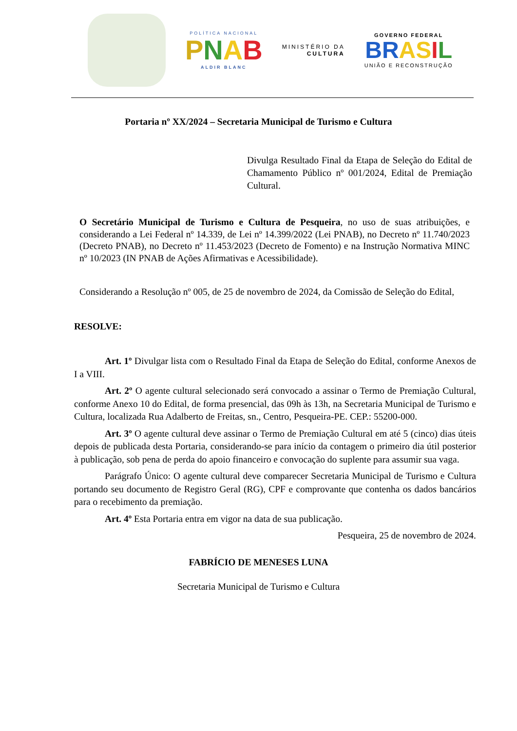POLÍTICA NACIONAL
PNAB
ALDIR BLANC
MINISTÉRIO DA
CULTURA
GOVERNO FEDERAL
BR AS IL
UNIÃO E RECONSTRUÇÃO
Portaria nº XX/2024 – Secretaria Municipal de Turismo e Cultura
Divulga Resultado Final da Etapa de Seleção do Edital de Chamamento Público nº 001/2024, Edital de Premiação Cultural.
O Secretário Municipal de Turismo e Cultura de Pesqueira, no uso de suas atribuições, e considerando a Lei Federal nº 14.339, de Lei nº 14.399/2022 (Lei PNAB), no Decreto nº 11.740/2023 (Decreto PNAB), no Decreto nº 11.453/2023 (Decreto de Fomento) e na Instrução Normativa MINC nº 10/2023 (IN PNAB de Ações Afirmativas e Acessibilidade).
Considerando a Resolução nº 005, de 25 de novembro de 2024, da Comissão de Seleção do Edital,
RESOLVE:
Art. 1º Divulgar lista com o Resultado Final da Etapa de Seleção do Edital, conforme Anexos de I a VIII.
Art. 2º O agente cultural selecionado será convocado a assinar o Termo de Premiação Cultural, conforme Anexo 10 do Edital, de forma presencial, das 09h às 13h, na Secretaria Municipal de Turismo e Cultura, localizada Rua Adalberto de Freitas, sn., Centro, Pesqueira-PE. CEP.: 55200-000.
Art. 3º O agente cultural deve assinar o Termo de Premiação Cultural em até 5 (cinco) dias úteis depois de publicada desta Portaria, considerando-se para início da contagem o primeiro dia útil posterior à publicação, sob pena de perda do apoio financeiro e convocação do suplente para assumir sua vaga.
Parágrafo Único: O agente cultural deve comparecer Secretaria Municipal de Turismo e Cultura portando seu documento de Registro Geral (RG), CPF e comprovante que contenha os dados bancários para o recebimento da premiação.
Art. 4º Esta Portaria entra em vigor na data de sua publicação.
Pesqueira, 25 de novembro de 2024.
FABRÍCIO DE MENESES LUNA
Secretaria Municipal de Turismo e Cultura